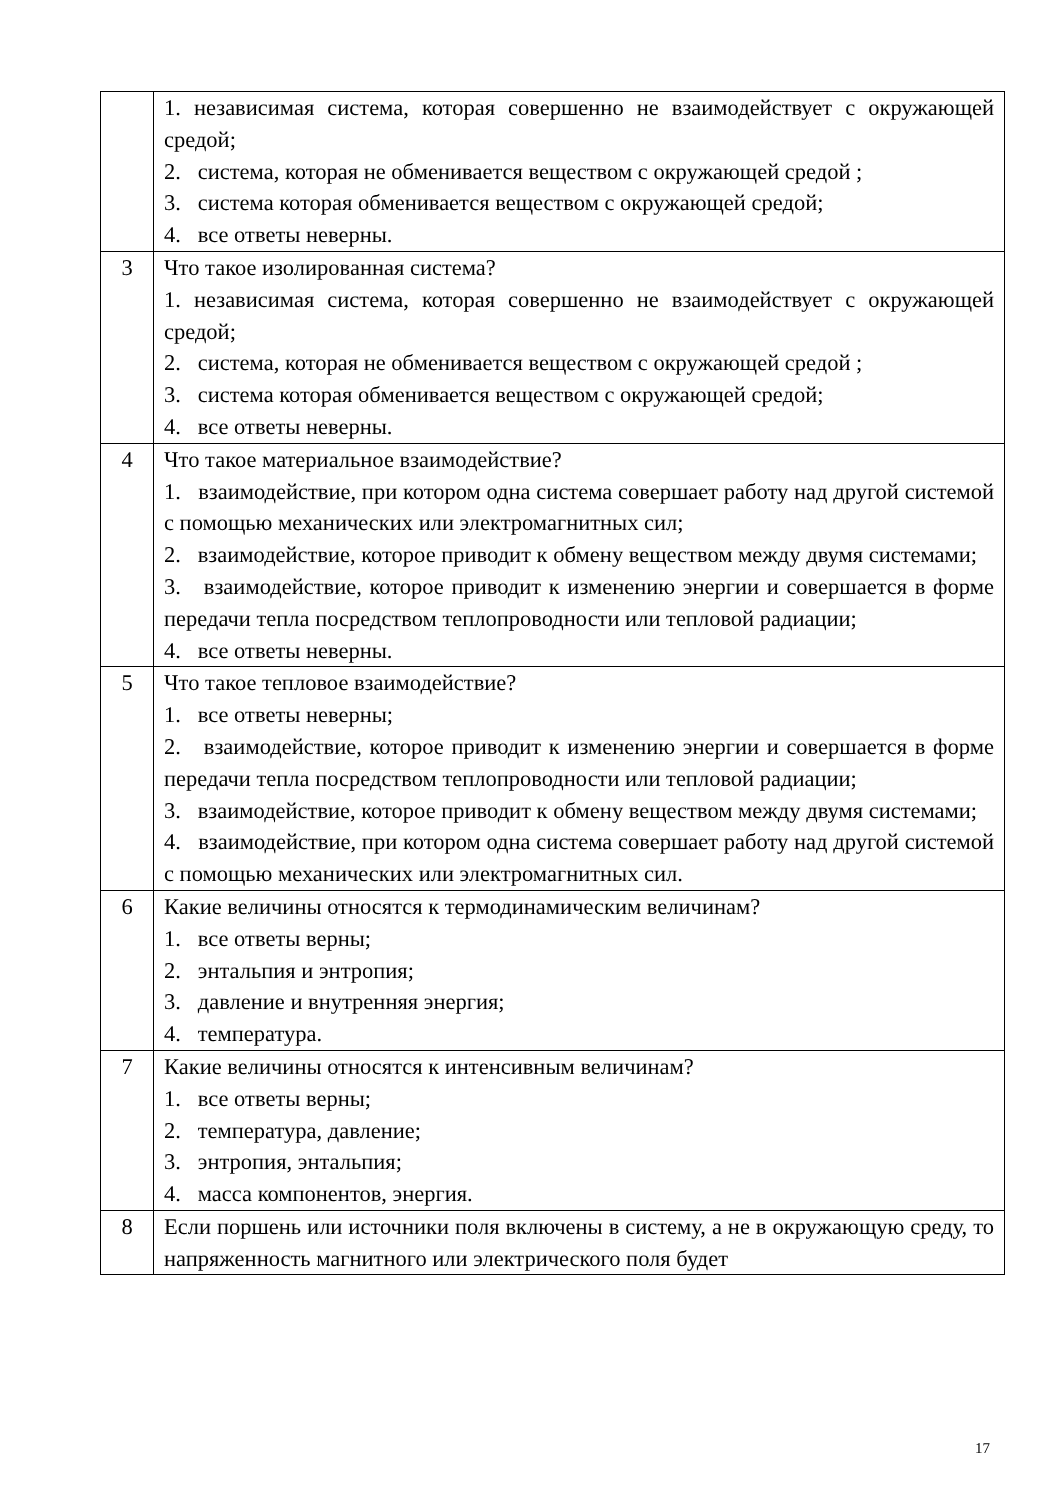| | 1. независимая система, которая совершенно не взаимодействует с окружающей средой; 2. система, которая не обменивается веществом с окружающей средой ; 3. система которая обменивается веществом с окружающей средой; 4. все ответы неверны. |
| 3 | Что такое изолированная система? 1. независимая система, которая совершенно не взаимодействует с окружающей средой; 2. система, которая не обменивается веществом с окружающей средой ; 3. система которая обменивается веществом с окружающей средой; 4. все ответы неверны. |
| 4 | Что такое материальное взаимодействие? 1. взаимодействие, при котором одна система совершает работу над другой системой с помощью механических или электромагнитных сил; 2. взаимодействие, которое приводит к обмену веществом между двумя системами; 3. взаимодействие, которое приводит к изменению энергии и совершается в форме передачи тепла посредством теплопроводности или тепловой радиации; 4. все ответы неверны. |
| 5 | Что такое тепловое взаимодействие? 1. все ответы неверны; 2. взаимодействие, которое приводит к изменению энергии и совершается в форме передачи тепла посредством теплопроводности или тепловой радиации; 3. взаимодействие, которое приводит к обмену веществом между двумя системами; 4. взаимодействие, при котором одна система совершает работу над другой системой с помощью механических или электромагнитных сил. |
| 6 | Какие величины относятся к термодинамическим величинам? 1. все ответы верны; 2. энтальпия и энтропия; 3. давление и внутренняя энергия; 4. температура. |
| 7 | Какие величины относятся к интенсивным величинам? 1. все ответы верны; 2. температура, давление; 3. энтропия, энтальпия; 4. масса компонентов, энергия. |
| 8 | Если поршень или источники поля включены в систему, а не в окружающую среду, то напряженность магнитного или электрического поля будет |
17